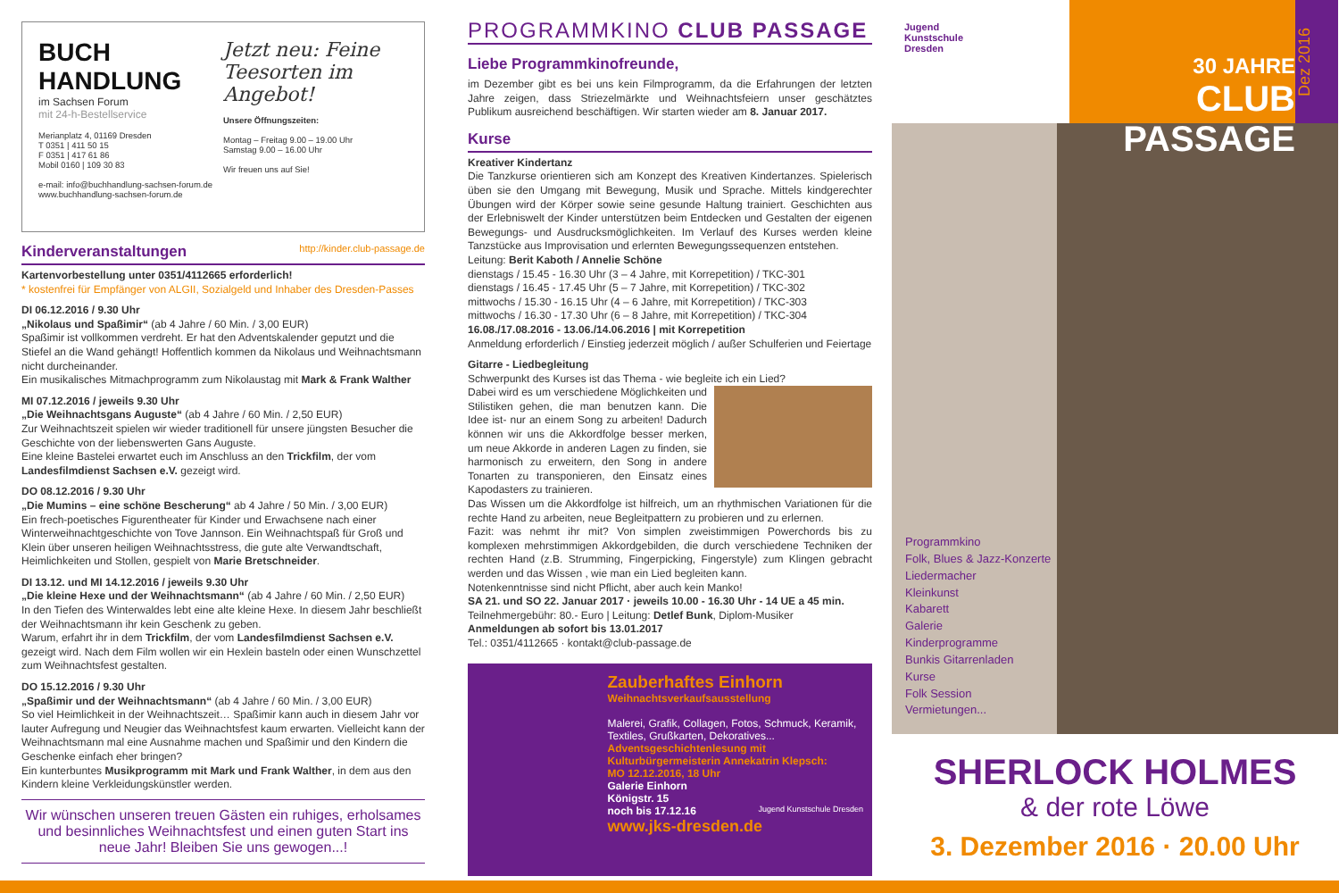BUCH HANDLUNG
im Sachsen Forum
mit 24-h-Bestellservice
Merianplatz 4, 01169 Dresden
T 0351 | 411 50 15
F 0351 | 417 61 86
Mobil 0160 | 109 30 83
e-mail: info@buchhandlung-sachsen-forum.de
www.buchhandlung-sachsen-forum.de
Jetzt neu: Feine Teesorten im Angebot!
Unsere Öffnungszeiten:
Montag – Freitag 9.00 – 19.00 Uhr
Samstag 9.00 – 16.00 Uhr
Wir freuen uns auf Sie!
Kinderveranstaltungen http://kinder.club-passage.de
Kartenvorbestellung unter 0351/4112665 erforderlich!
* kostenfrei für Empfänger von ALGII, Sozialgeld und Inhaber des Dresden-Passes
DI 06.12.2016 / 9.30 Uhr
„Nikolaus und Spaßimir“ (ab 4 Jahre / 60 Min. / 3,00 EUR)
Spaßimir ist vollkommen verdreht. Er hat den Adventskalender geputzt und die Stiefel an die Wand gehängt! Hoffentlich kommen da Nikolaus und Weihnachtsmann nicht durcheinander.
Ein musikalisches Mitmachprogramm zum Nikolaustag mit Mark & Frank Walther
MI 07.12.2016 / jeweils 9.30 Uhr
„Die Weihnachtsgans Auguste“ (ab 4 Jahre / 60 Min. / 2,50 EUR)
Zur Weihnachtszeit spielen wir wieder traditionell für unsere jüngsten Besucher die Geschichte von der liebenswerten Gans Auguste.
Eine kleine Bastelei erwartet euch im Anschluss an den Trickfilm, der vom Landesfilmdienst Sachsen e.V. gezeigt wird.
DO 08.12.2016 / 9.30 Uhr
„Die Mumins – eine schöne Bescherung“ ab 4 Jahre / 50 Min. / 3,00 EUR)
Ein frech-poetisches Figurentheater für Kinder und Erwachsene nach einer Winterweihnachtgeschichte von Tove Jannson. Ein Weihnachtspaß für Groß und Klein über unseren heiligen Weihnachtsstress, die gute alte Verwandtschaft, Heimlichkeiten und Stollen, gespielt von Marie Bretschneider.
DI 13.12. und MI 14.12.2016 / jeweils 9.30 Uhr
„Die kleine Hexe und der Weihnachtsmann“ (ab 4 Jahre / 60 Min. / 2,50 EUR)
In den Tiefen des Winterwaldes lebt eine alte kleine Hexe. In diesem Jahr beschließt der Weihnachtsmann ihr kein Geschenk zu geben.
Warum, erfahrt ihr in dem Trickfilm, der vom Landesfilmdienst Sachsen e.V. gezeigt wird. Nach dem Film wollen wir ein Hexlein basteln oder einen Wunschzettel zum Weihnachtsfest gestalten.
DO 15.12.2016 / 9.30 Uhr
„Spaßimir und der Weihnachtsmann“ (ab 4 Jahre / 60 Min. / 3,00 EUR)
So viel Heimlichkeit in der Weihnachtszeit… Spaßimir kann auch in diesem Jahr vor lauter Aufregung und Neugier das Weihnachtsfest kaum erwarten. Vielleicht kann der Weihnachtsmann mal eine Ausnahme machen und Spaßimir und den Kindern die Geschenke einfach eher bringen?
Ein kunterbuntes Musikprogramm mit Mark und Frank Walther, in dem aus den Kindern kleine Verkleidungskünstler werden.
Wir wünschen unseren treuen Gästen ein ruhiges, erholsames und besinnliches Weihnachtsfest und einen guten Start ins neue Jahr! Bleiben Sie uns gewogen...!
PROGRAMMKINO CLUB PASSAGE
Liebe Programmkinofreunde,
im Dezember gibt es bei uns kein Filmprogramm, da die Erfahrungen der letzten Jahre zeigen, dass Striezelmärkte und Weihnachtsfeiern unser geschätztes Publikum ausreichend beschäftigen. Wir starten wieder am 8. Januar 2017.
Kurse
Kreativer Kindertanz
Die Tanzkurse orientieren sich am Konzept des Kreativen Kindertanzes. Spielerisch üben sie den Umgang mit Bewegung, Musik und Sprache. Mittels kindgerechter Übungen wird der Körper sowie seine gesunde Haltung trainiert. Geschichten aus der Erlebniswelt der Kinder unterstützen beim Entdecken und Gestalten der eigenen Bewegungs- und Ausdrucksmöglichkeiten. Im Verlauf des Kurses werden kleine Tanzstücke aus Improvisation und erlernten Bewegungssequenzen entstehen.
Leitung: Berit Kaboth / Annelie Schöne
dienstags / 15.45 - 16.30 Uhr (3 – 4 Jahre, mit Korrepetition) / TKC-301
dienstags / 16.45 - 17.45 Uhr (5 – 7 Jahre, mit Korrepetition) / TKC-302
mittwochs / 15.30 - 16.15 Uhr (4 – 6 Jahre, mit Korrepetition) / TKC-303
mittwochs / 16.30 - 17.30 Uhr (6 – 8 Jahre, mit Korrepetition) / TKC-304
16.08./17.08.2016 - 13.06./14.06.2016 | mit Korrepetition
Anmeldung erforderlich / Einstieg jederzeit möglich / außer Schulferien und Feiertage
Gitarre - Liedbegleitung
Schwerpunkt des Kurses ist das Thema - wie begleite ich ein Lied?
Dabei wird es um verschiedene Möglichkeiten und Stilistiken gehen, die man benutzen kann. Die Idee ist- nur an einem Song zu arbeiten! Dadurch können wir uns die Akkordfolge besser merken, um neue Akkorde in anderen Lagen zu finden, sie harmonisch zu erweitern, den Song in andere Tonarten zu transponieren, den Einsatz eines Kapodasters zu trainieren.
Das Wissen um die Akkordfolge ist hilfreich, um an rhythmischen Variationen für die rechte Hand zu arbeiten, neue Begleitpattern zu probieren und zu erlernen.
Fazit: was nehmt ihr mit? Von simplen zweistimmigen Powerchords bis zu komplexen mehrstimmigen Akkordgebilden, die durch verschiedene Techniken der rechten Hand (z.B. Strumming, Fingerpicking, Fingerstyle) zum Klingen gebracht werden und das Wissen , wie man ein Lied begleiten kann.
Notenkenntnisse sind nicht Pflicht, aber auch kein Manko!
SA 21. und SO 22. Januar 2017 · jeweils 10.00 - 16.30 Uhr - 14 UE a 45 min.
Teilnehmergebühr: 80.- Euro | Leitung: Detlef Bunk, Diplom-Musiker
Anmeldungen ab sofort bis 13.01.2017
Tel.: 0351/4112665 · kontakt@club-passage.de
Zauberhaftes Einhorn
Weihnachtsverkaufsausstellung
Malerei, Grafik, Collagen, Fotos, Schmuck, Keramik, Textiles, Grußkarten, Dekoratives...
Adventsgeschichtenlesung mit Kulturbürgermeisterin Annekatrin Klepsch:
MO 12.12.2016, 18 Uhr
Galerie Einhorn
Königstr. 15
noch bis 17.12.16 Jugend Kunstschule Dresden
www.jks-dresden.de
Jugend
Kunstschule
Dresden
30 JAHRE
CLUB PASSAGE
Dez 2016
Programmkino
Folk, Blues & Jazz-Konzerte
Liedermacher
Kleinkunst
Kabarett
Galerie
Kinderprogramme
Bunkis Gitarrenladen
Kurse
Folk Session
Vermietungen...
SHERLOCK HOLMES
& der rote Löwe
3. Dezember 2016 · 20.00 Uhr